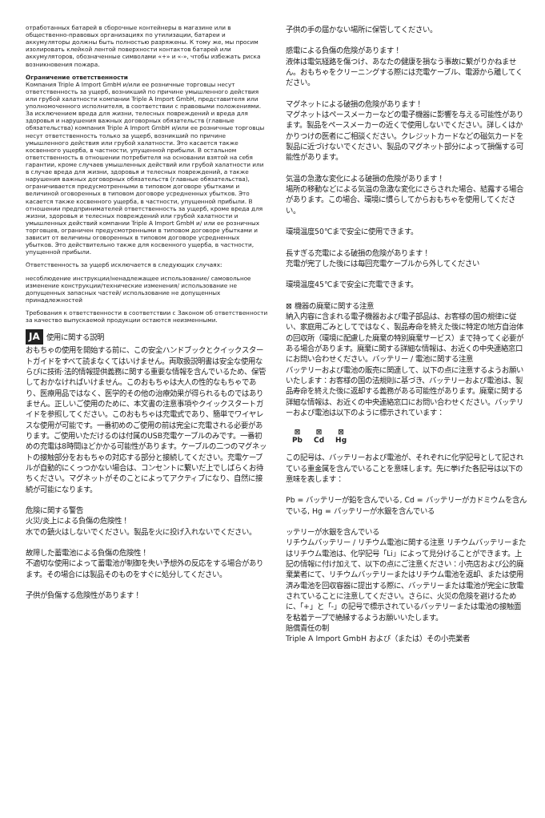отработанных батарей в сборочные контейнеры в магазине или в общественно-правовых организациях по утилизации, батареи и аккумуляторы должны быть полностью разряжены. К тому же, мы просим изолировать клейкой лентой поверхности контактов батарей или аккумуляторов, обозначенные символами «+» и «-», чтобы избежать риска возникновения пожара.
Ограничение ответственности
Компания Triple A Import GmbH и/или ее розничные торговцы несут ответственность за ущерб, возникший по причине умышленного действия или грубой халатности компании Triple A Import GmbH, представителя или уполномоченного исполнителя, в соответствии с правовыми положениями. За исключением вреда для жизни, телесных повреждений и вреда для здоровья и нарушения важных договорных обязательств (главные обязательства) компания Triple A Import GmbH и/или ее розничные торговцы несут ответственность только за ущерб, возникший по причине умышленного действия или грубой халатности. Это касается также косвенного ущерба, в частности, упущенной прибыли. В остальном ответственность в отношении потребителя на основании взятой на себя гарантии, кроме случаев умышленных действий или грубой халатности или в случае вреда для жизни, здоровья и телесных повреждений, а также нарушения важных договорных обязательств (главные обязательства), ограничивается предусмотренными в типовом договоре убытками и величиной оговоренных в типовом договоре усредненных убытков. Это касается также косвенного ущерба, в частности, упущенной прибыли. В отношении предпринимателей ответственность за ущерб, кроме вреда для жизни, здоровья и телесных повреждений или грубой халатности и умышленных действий компании Triple A Import GmbH и/ или ее розничных торговцев, ограничен предусмотренными в типовом договоре убытками и зависит от величины оговоренных в типовом договоре усредненных убытков. Это действительно также для косвенного ущерба, в частности, упущенной прибыли.
Ответственность за ущерб исключается в следующих случаях:
несоблюдение инструкции/ненадлежащее использование/ самовольное изменение конструкции/технические изменения/ использование не допущенных запасных частей/ использование не допущенных принадлежностей
Требования к ответственности в соответствии с Законом об ответственности за качество выпускаемой продукции остаются неизменными.
JA 使用に関する説明
おもちゃの使用を開始する前に、この安全ハンドブックとクイックスタートガイドをすべて読まなくてはいけません。両取扱説明書は安全な使用ならびに技術·法的情報提供義務に関する重要な情報を含んでいるため、保管しておかなければいけません。このおもちゃは大人の性的なもちゃであり、医療用品ではなく、医学的その他の治療効果が得られるものではありません。正しいご使用のために、本文書の注意事項やクイックスタートガイドを参照してください。このおもちゃは充電式であり、簡単でワイヤレスな使用が可能です。一番初めのご使用の前は完全に充電される必要があります。ご使用いただけるのは付属のUSB充電ケーブルのみです。一番初めの充電は8時間ほどかかる可能性があります。ケーブルの二つのマグネットの接触部分をおもちゃの対応する部分と接続してください。充電ケーブルが自動的にくっつかない場合は、コンセントに繋いだ上でしばらくお待ちください。マグネットがそのことによってアクティブになり、自然に接続が可能になります。
危険に関する警告
火災/炎上による負傷の危険性！
水での鎮火はしないでください。製品を火に投げ入れないでください。
故障した蓄電池による負傷の危険性！
不適切な使用によって蓄電池が制御を失い予想外の反応をする場合があります。その場合には製品そのものをすぐに処分してください。
子供が負傷する危険性があります！
子供の手の届かない場所に保管してください。
感電による負傷の危険があります！
液体は電気経路を傷つけ、あなたの健康を損なう事故に繋がりかねません。おもちゃをクリーニングする際には充電ケーブル、電源から離してください。
マグネットによる破損の危険があります！
マグネットはペースメーカーなどの電子機器に影響を与える可能性があります。製品をペースメーカーの近くで使用しないでください。詳しくはかかりつけの医者にご相談ください。クレジットカードなどの磁気カードを製品に近づけないでください、製品のマグネット部分によって損傷する可能性があります。
気温の急激な変化による破損の危険があります！
場所の移動などによる気温の急激な変化にさらされた場合、結露する場合があります。この場合、環境に慣らしてからおもちゃを使用してください。
環境温度50℃まで安全に使用できます。
長すぎる充電による破損の危険があります！
充電が完了した後には毎回充電ケーブルから外してください
環境温度45℃まで安全に充電できます。
⊠ 機器の廃棄に関する注意
納入内容に含まれる電子機器および電子部品は、お客様の国の規律に従い、家庭用ごみとしてではなく、製品寿命を終えた後に特定の地方自治体の回収所（環境に配慮した廃棄の特別廃棄サービス）まで持ってく必要がある場合があります。廃棄に関する詳細な情報は、お近くの中央連絡窓口にお問い合わせください。バッテリー / 電池に関する注意
バッテリーおよび電池の販売に関連して、以下の点に注意するようお願いいたします：お客様の国の法規則に基づき、バッテリーおよび電池は、製品寿命を終えた後に返却する義務がある可能性があります。廃棄に関する詳細な情報は、お近くの中央連絡窓口にお問い合わせください。バッテリーおよび電池は以下のように標示されています：
⊠
Pb
⊠
Cd
⊠
Hg
この記号は、バッテリーおよび電池が、それぞれに化学記号として記されている重金属を含んでいることを意味します。先に挙げた各記号は以下の意味を表します：
Pb = バッテリーが鉛を含んでいる, Cd = バッテリーがカドミウムを含んでいる, Hg = バッテリーが水銀を含んでいる
ッテリーが水銀を含んでいる
リチウムバッテリー / リチウム電池に関する注意 リチウムバッテリーまたはリチウム電池は、化学記号「Li」によって見分けることができます。上記の情報に付け加えて、以下の点にご注意ください：小売店および公的廃棄業者にて、リチウムバッテリーまたはリチウム電池を返却、または使用済み電池を回収容器に提出する際に、バッテリーまたは電池が完全に放電されていることに注意してください。さらに、火災の危険を避けるために、「+」と「-」の記号で標示されているバッテリーまたは電池の接触面を粘着テープで絶縁するようお願いいたします。
賠償責任の制
Triple A Import GmbH および（または）その小売業者